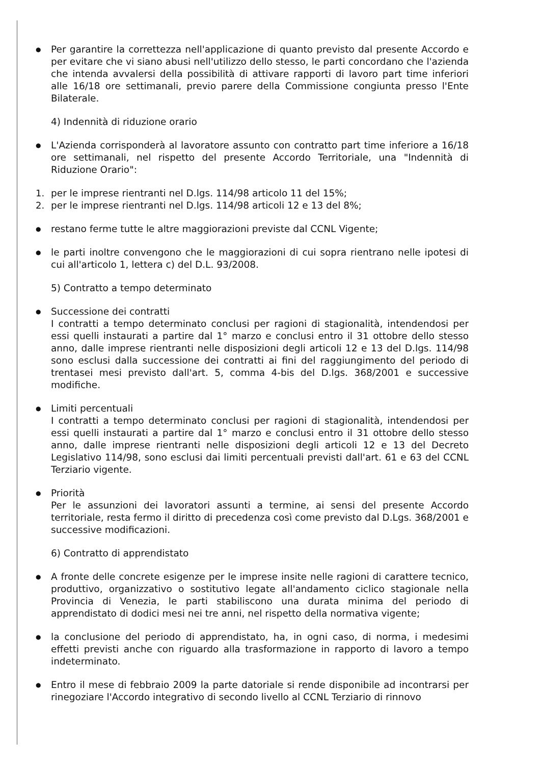●
Per garantire la correttezza nell'applicazione di quanto previsto dal presente Accordo e per evitare che vi siano abusi nell'utilizzo dello stesso, le parti concordano che l'azienda che intenda avvalersi della possibilità di attivare rapporti di lavoro part time inferiori alle 16/18 ore settimanali, previo parere della Commissione congiunta presso l'Ente Bilaterale.
4) Indennità di riduzione orario
●
L'Azienda corrisponderà al lavoratore assunto con contratto part time inferiore a 16/18 ore settimanali, nel rispetto del presente Accordo Territoriale, una "Indennità di Riduzione Orario":
1. per le imprese rientranti nel D.lgs. 114/98 articolo 11 del 15%;
2. per le imprese rientranti nel D.lgs. 114/98 articoli 12 e 13 del 8%;
●
restano ferme tutte le altre maggiorazioni previste dal CCNL Vigente;
●
le parti inoltre convengono che le maggiorazioni di cui sopra rientrano nelle ipotesi di cui all'articolo 1, lettera c) del D.L. 93/2008.
5) Contratto a tempo determinato
●
Successione dei contratti
I contratti a tempo determinato conclusi per ragioni di stagionalità, intendendosi per essi quelli instaurati a partire dal 1° marzo e conclusi entro il 31 ottobre dello stesso anno, dalle imprese rientranti nelle disposizioni degli articoli 12 e 13 del D.lgs. 114/98 sono esclusi dalla successione dei contratti ai fini del raggiungimento del periodo di trentasei mesi previsto dall'art. 5, comma 4-bis del D.lgs. 368/2001 e successive modifiche.
●
Limiti percentuali
I contratti a tempo determinato conclusi per ragioni di stagionalità, intendendosi per essi quelli instaurati a partire dal 1° marzo e conclusi entro il 31 ottobre dello stesso anno, dalle imprese rientranti nelle disposizioni degli articoli 12 e 13 del Decreto Legislativo 114/98, sono esclusi dai limiti percentuali previsti dall'art. 61 e 63 del CCNL Terziario vigente.
●
Priorità
Per le assunzioni dei lavoratori assunti a termine, ai sensi del presente Accordo territoriale, resta fermo il diritto di precedenza così come previsto dal D.Lgs. 368/2001 e successive modificazioni.
6) Contratto di apprendistato
●
A fronte delle concrete esigenze per le imprese insite nelle ragioni di carattere tecnico, produttivo, organizzativo o sostitutivo legate all'andamento ciclico stagionale nella Provincia di Venezia, le parti stabiliscono una durata minima del periodo di apprendistato di dodici mesi nei tre anni, nel rispetto della normativa vigente;
●
la conclusione del periodo di apprendistato, ha, in ogni caso, di norma, i medesimi effetti previsti anche con riguardo alla trasformazione in rapporto di lavoro a tempo indeterminato.
●
Entro il mese di febbraio 2009 la parte datoriale si rende disponibile ad incontrarsi per rinegoziare l'Accordo integrativo di secondo livello al CCNL Terziario di rinnovo